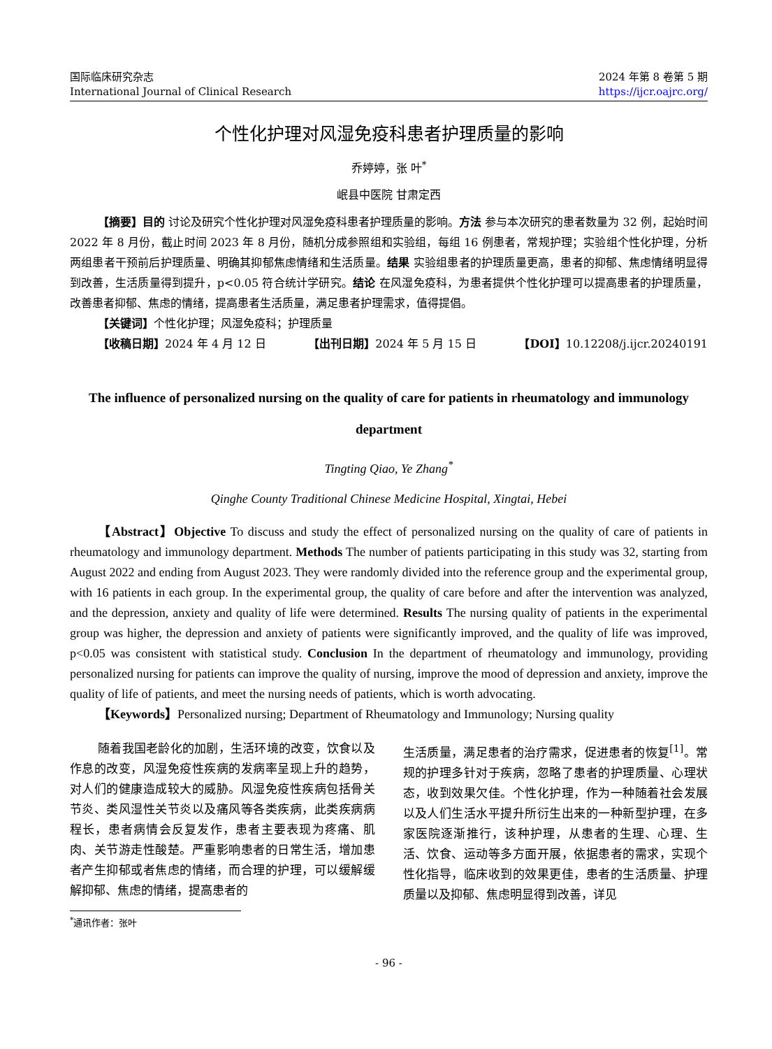国际临床研究杂志
International Journal of Clinical Research
2024 年第 8 卷第 5 期
https://ijcr.oajrc.org/
个性化护理对风湿免疫科患者护理质量的影响
乔婷婷，张 叶<sup>*</sup>
岷县中医院 甘肃定西
【摘要】目的 讨论及研究个性化护理对风湿免疫科患者护理质量的影响。方法 参与本次研究的患者数量为 32 例，起始时间 2022 年 8 月份，截止时间 2023 年 8 月份，随机分成参照组和实验组，每组 16 例患者，常规护理；实验组个性化护理，分析两组患者干预前后护理质量、明确其抑郁焦虑情绪和生活质量。结果 实验组患者的护理质量更高，患者的抑郁、焦虑情绪明显得到改善，生活质量得到提升，p<0.05 符合统计学研究。结论 在风湿免疫科，为患者提供个性化护理可以提高患者的护理质量，改善患者抑郁、焦虑的情绪，提高患者生活质量，满足患者护理需求，值得提倡。
【关键词】个性化护理；风湿免疫科；护理质量
【收稿日期】2024 年 4 月 12 日 【出刊日期】2024 年 5 月 15 日 【DOI】10.12208/j.ijcr.20240191
The influence of personalized nursing on the quality of care for patients in rheumatology and immunology department
Tingting Qiao, Ye Zhang<sup>*</sup>
Qinghe County Traditional Chinese Medicine Hospital, Xingtai, Hebei
【Abstract】Objective To discuss and study the effect of personalized nursing on the quality of care of patients in rheumatology and immunology department. Methods The number of patients participating in this study was 32, starting from August 2022 and ending from August 2023. They were randomly divided into the reference group and the experimental group, with 16 patients in each group. In the experimental group, the quality of care before and after the intervention was analyzed, and the depression, anxiety and quality of life were determined. Results The nursing quality of patients in the experimental group was higher, the depression and anxiety of patients were significantly improved, and the quality of life was improved, p<0.05 was consistent with statistical study. Conclusion In the department of rheumatology and immunology, providing personalized nursing for patients can improve the quality of nursing, improve the mood of depression and anxiety, improve the quality of life of patients, and meet the nursing needs of patients, which is worth advocating.
【Keywords】Personalized nursing; Department of Rheumatology and Immunology; Nursing quality
随着我国老龄化的加剧，生活环境的改变，饮食以及作息的改变，风湿免疫性疾病的发病率呈现上升的趋势，对人们的健康造成较大的威胁。风湿免疫性疾病包括骨关节炎、类风湿性关节炎以及痛风等各类疾病，此类疾病病程长，患者病情会反复发作，患者主要表现为疼痛、肌肉、关节游走性酸楚。严重影响患者的日常生活，增加患者产生抑郁或者焦虑的情绪，而合理的护理，可以缓解缓解抑郁、焦虑的情绪，提高患者的
生活质量，满足患者的治疗需求，促进患者的恢复<sup>[1]</sup>。常规的护理多针对于疾病，忽略了患者的护理质量、心理状态，收到效果欠佳。个性化护理，作为一种随着社会发展以及人们生活水平提升所衍生出来的一种新型护理，在多家医院逐渐推行，该种护理，从患者的生理、心理、生活、饮食、运动等多方面开展，依据患者的需求，实现个性化指导，临床收到的效果更佳，患者的生活质量、护理质量以及抑郁、焦虑明显得到改善，详见
<sup>*</sup> 通讯作者：张叶
- 96 -